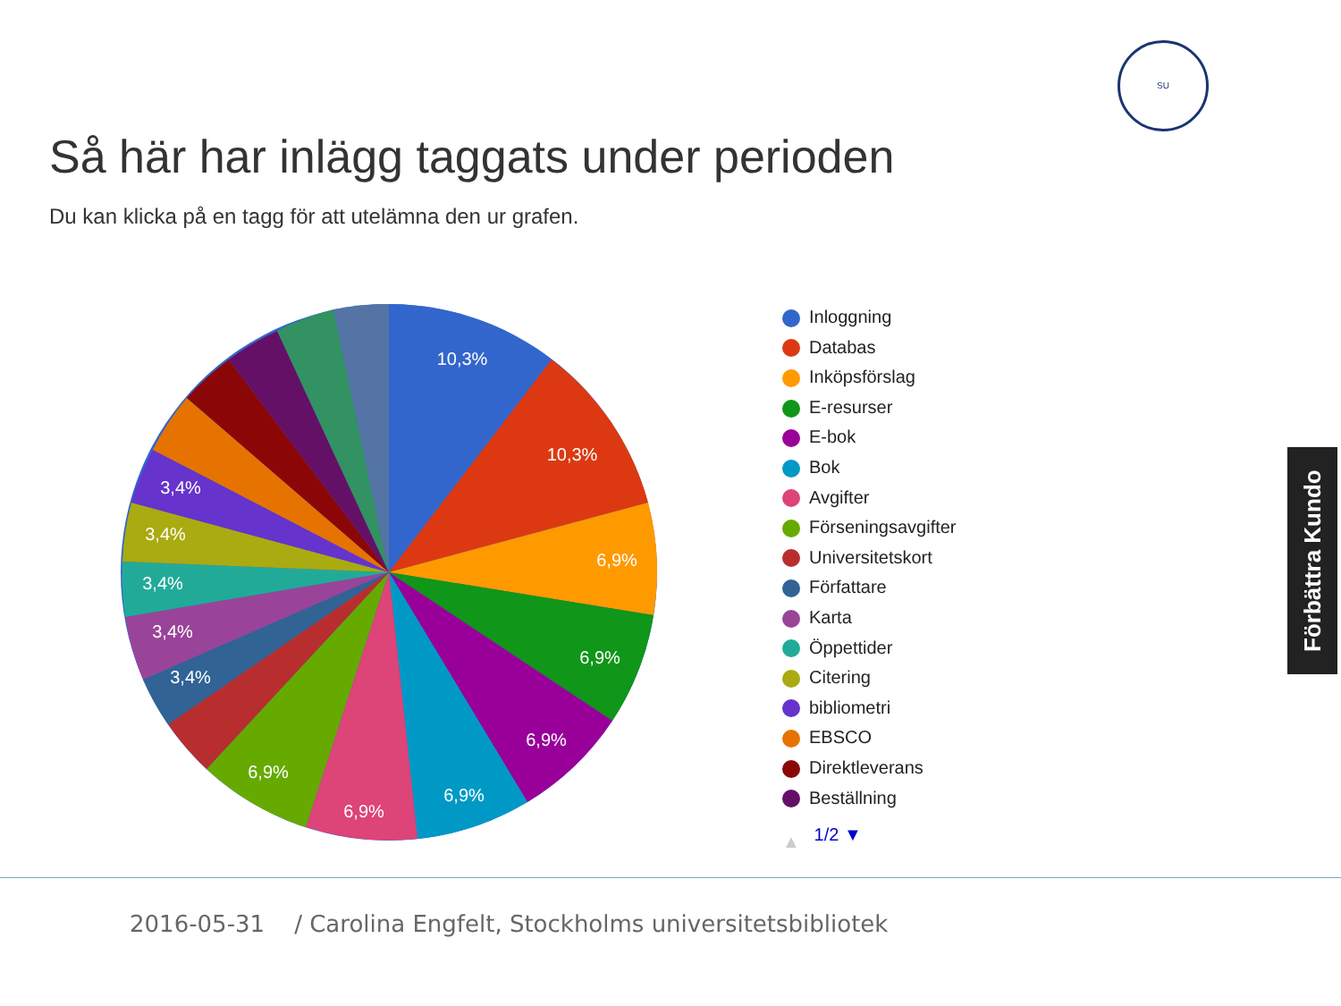SU
Så här har inlägg taggats under perioden
Du kan klicka på en tagg för att utelämna den ur grafen.
10,3%
10,3%
6,9%
6,9%
6,9%
6,9%
6,9%
6,9%
3,4%
3,4%
3,4%
3,4%
3,4%
Inloggning
Databas
Inköpsförslag
E-resurser
E-bok
Bok
Avgifter
Förseningsavgifter
Universitetskort
Författare
Karta
Öppettider
Citering
bibliometri
EBSCO
Direktleverans
Beställning
▲ 1/2 ▼
Förbättra Kundo
2016-05-31 / Carolina Engfelt, Stockholms universitetsbibliotek